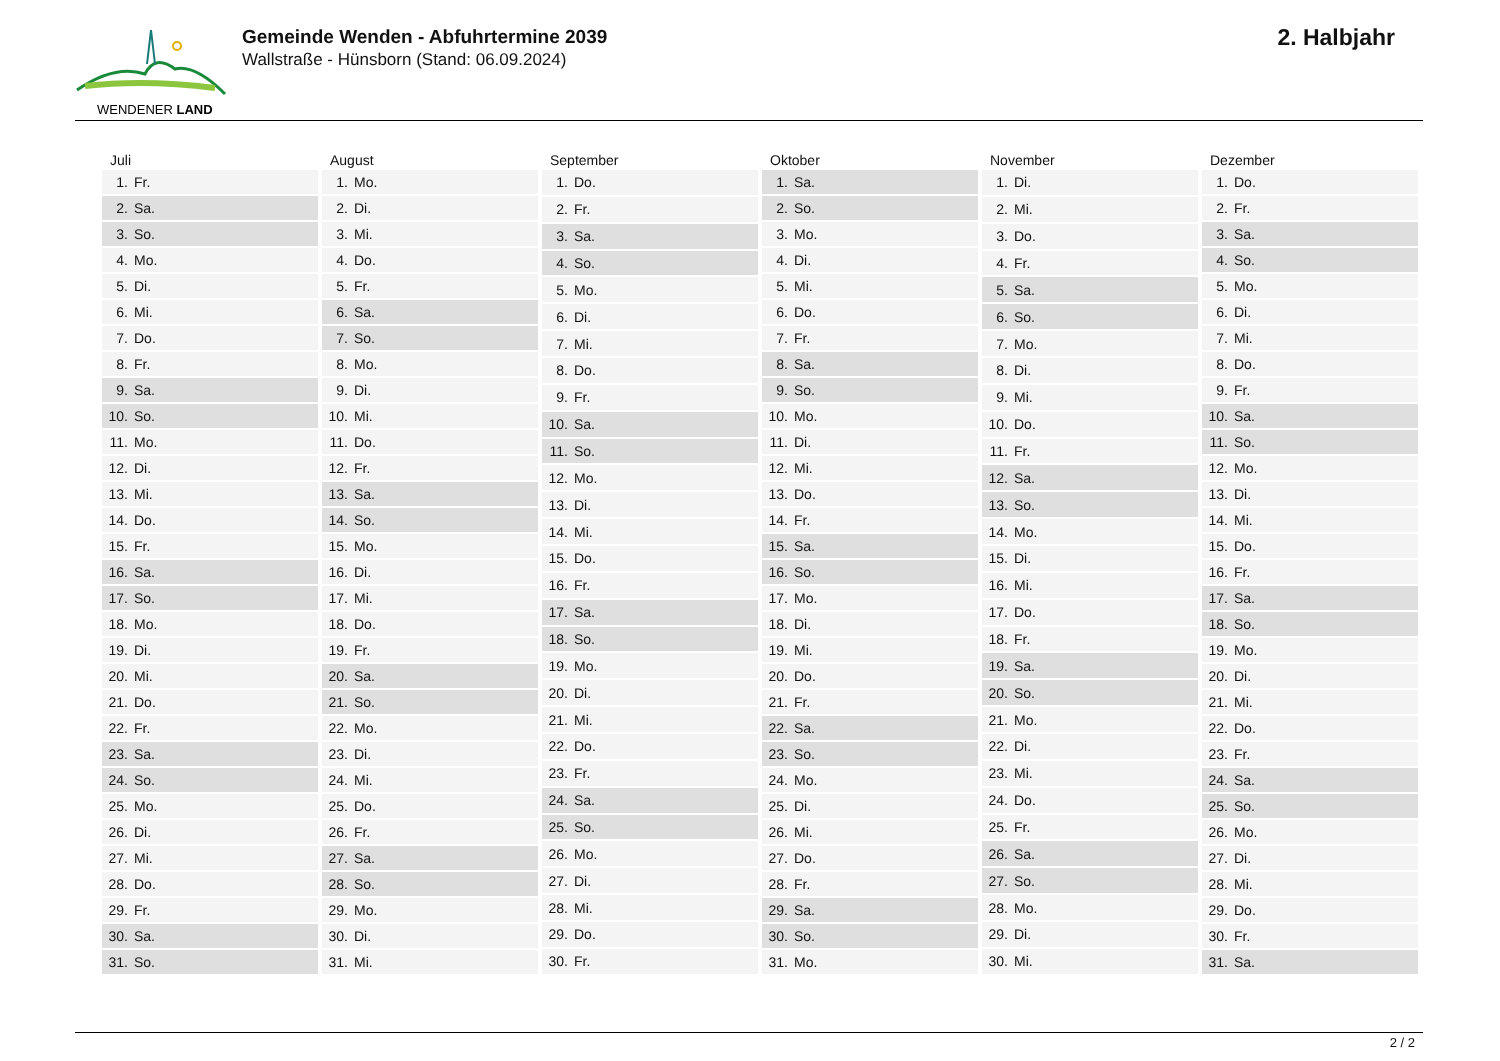WENDENER LAND
Gemeinde Wenden - Abfuhrtermine 2039
Wallstraße - Hünsborn (Stand: 06.09.2024)
2. Halbjahr
Juli
| 1. | Fr. |
| 2. | Sa. |
| 3. | So. |
| 4. | Mo. |
| 5. | Di. |
| 6. | Mi. |
| 7. | Do. |
| 8. | Fr. |
| 9. | Sa. |
| 10. | So. |
| 11. | Mo. |
| 12. | Di. |
| 13. | Mi. |
| 14. | Do. |
| 15. | Fr. |
| 16. | Sa. |
| 17. | So. |
| 18. | Mo. |
| 19. | Di. |
| 20. | Mi. |
| 21. | Do. |
| 22. | Fr. |
| 23. | Sa. |
| 24. | So. |
| 25. | Mo. |
| 26. | Di. |
| 27. | Mi. |
| 28. | Do. |
| 29. | Fr. |
| 30. | Sa. |
| 31. | So. |
August
| 1. | Mo. |
| 2. | Di. |
| 3. | Mi. |
| 4. | Do. |
| 5. | Fr. |
| 6. | Sa. |
| 7. | So. |
| 8. | Mo. |
| 9. | Di. |
| 10. | Mi. |
| 11. | Do. |
| 12. | Fr. |
| 13. | Sa. |
| 14. | So. |
| 15. | Mo. |
| 16. | Di. |
| 17. | Mi. |
| 18. | Do. |
| 19. | Fr. |
| 20. | Sa. |
| 21. | So. |
| 22. | Mo. |
| 23. | Di. |
| 24. | Mi. |
| 25. | Do. |
| 26. | Fr. |
| 27. | Sa. |
| 28. | So. |
| 29. | Mo. |
| 30. | Di. |
| 31. | Mi. |
September
| 1. | Do. |
| 2. | Fr. |
| 3. | Sa. |
| 4. | So. |
| 5. | Mo. |
| 6. | Di. |
| 7. | Mi. |
| 8. | Do. |
| 9. | Fr. |
| 10. | Sa. |
| 11. | So. |
| 12. | Mo. |
| 13. | Di. |
| 14. | Mi. |
| 15. | Do. |
| 16. | Fr. |
| 17. | Sa. |
| 18. | So. |
| 19. | Mo. |
| 20. | Di. |
| 21. | Mi. |
| 22. | Do. |
| 23. | Fr. |
| 24. | Sa. |
| 25. | So. |
| 26. | Mo. |
| 27. | Di. |
| 28. | Mi. |
| 29. | Do. |
| 30. | Fr. |
Oktober
| 1. | Sa. |
| 2. | So. |
| 3. | Mo. |
| 4. | Di. |
| 5. | Mi. |
| 6. | Do. |
| 7. | Fr. |
| 8. | Sa. |
| 9. | So. |
| 10. | Mo. |
| 11. | Di. |
| 12. | Mi. |
| 13. | Do. |
| 14. | Fr. |
| 15. | Sa. |
| 16. | So. |
| 17. | Mo. |
| 18. | Di. |
| 19. | Mi. |
| 20. | Do. |
| 21. | Fr. |
| 22. | Sa. |
| 23. | So. |
| 24. | Mo. |
| 25. | Di. |
| 26. | Mi. |
| 27. | Do. |
| 28. | Fr. |
| 29. | Sa. |
| 30. | So. |
| 31. | Mo. |
November
| 1. | Di. |
| 2. | Mi. |
| 3. | Do. |
| 4. | Fr. |
| 5. | Sa. |
| 6. | So. |
| 7. | Mo. |
| 8. | Di. |
| 9. | Mi. |
| 10. | Do. |
| 11. | Fr. |
| 12. | Sa. |
| 13. | So. |
| 14. | Mo. |
| 15. | Di. |
| 16. | Mi. |
| 17. | Do. |
| 18. | Fr. |
| 19. | Sa. |
| 20. | So. |
| 21. | Mo. |
| 22. | Di. |
| 23. | Mi. |
| 24. | Do. |
| 25. | Fr. |
| 26. | Sa. |
| 27. | So. |
| 28. | Mo. |
| 29. | Di. |
| 30. | Mi. |
Dezember
| 1. | Do. |
| 2. | Fr. |
| 3. | Sa. |
| 4. | So. |
| 5. | Mo. |
| 6. | Di. |
| 7. | Mi. |
| 8. | Do. |
| 9. | Fr. |
| 10. | Sa. |
| 11. | So. |
| 12. | Mo. |
| 13. | Di. |
| 14. | Mi. |
| 15. | Do. |
| 16. | Fr. |
| 17. | Sa. |
| 18. | So. |
| 19. | Mo. |
| 20. | Di. |
| 21. | Mi. |
| 22. | Do. |
| 23. | Fr. |
| 24. | Sa. |
| 25. | So. |
| 26. | Mo. |
| 27. | Di. |
| 28. | Mi. |
| 29. | Do. |
| 30. | Fr. |
| 31. | Sa. |
2 / 2